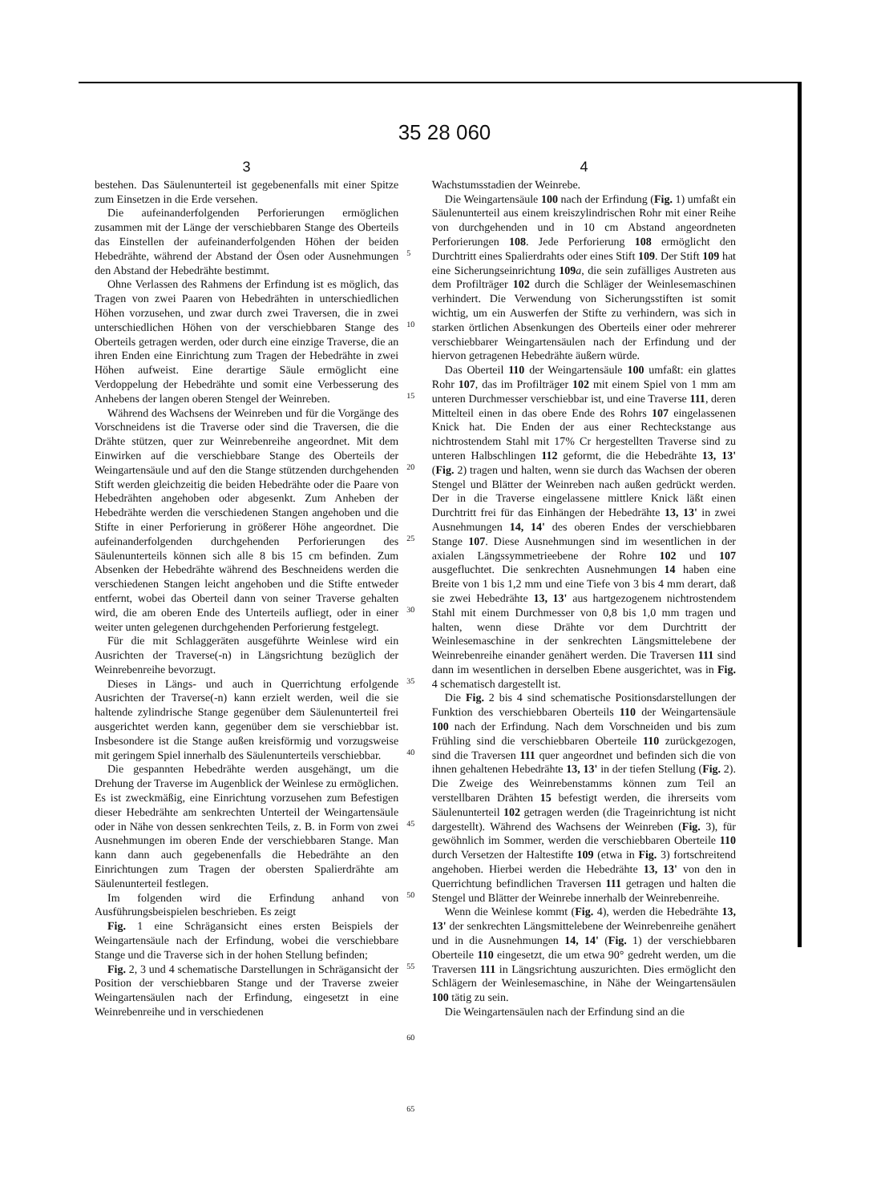35 28 060
3
bestehen. Das Säulenunterteil ist gegebenenfalls mit einer Spitze zum Einsetzen in die Erde versehen.
Die aufeinanderfolgenden Perforierungen ermöglichen zusammen mit der Länge der verschiebbaren Stange des Oberteils das Einstellen der aufeinanderfolgenden Höhen der beiden Hebedrähte, während der Abstand der Ösen oder Ausnehmungen den Abstand der Hebedrähte bestimmt.
Ohne Verlassen des Rahmens der Erfindung ist es möglich, das Tragen von zwei Paaren von Hebedrähten in unterschiedlichen Höhen vorzusehen, und zwar durch zwei Traversen, die in zwei unterschiedlichen Höhen von der verschiebbaren Stange des Oberteils getragen werden, oder durch eine einzige Traverse, die an ihren Enden eine Einrichtung zum Tragen der Hebedrähte in zwei Höhen aufweist. Eine derartige Säule ermöglicht eine Verdoppelung der Hebedrähte und somit eine Verbesserung des Anhebens der langen oberen Stengel der Weinreben.
Während des Wachsens der Weinreben und für die Vorgänge des Vorschneidens ist die Traverse oder sind die Traversen, die die Drähte stützen, quer zur Weinrebenreihe angeordnet. Mit dem Einwirken auf die verschiebbare Stange des Oberteils der Weingartensäule und auf den die Stange stützenden durchgehenden Stift werden gleichzeitig die beiden Hebedrähte oder die Paare von Hebedrähten angehoben oder abgesenkt. Zum Anheben der Hebedrähte werden die verschiedenen Stangen angehoben und die Stifte in einer Perforierung in größerer Höhe angeordnet. Die aufeinanderfolgenden durchgehenden Perforierungen des Säulenunterteils können sich alle 8 bis 15 cm befinden. Zum Absenken der Hebedrähte während des Beschneidens werden die verschiedenen Stangen leicht angehoben und die Stifte entweder entfernt, wobei das Oberteil dann von seiner Traverse gehalten wird, die am oberen Ende des Unterteils aufliegt, oder in einer weiter unten gelegenen durchgehenden Perforierung festgelegt.
Für die mit Schlaggeräten ausgeführte Weinlese wird ein Ausrichten der Traverse(-n) in Längsrichtung bezüglich der Weinrebenreihe bevorzugt.
Dieses in Längs- und auch in Querrichtung erfolgende Ausrichten der Traverse(-n) kann erzielt werden, weil die sie haltende zylindrische Stange gegenüber dem Säulenunterteil frei ausgerichtet werden kann, gegenüber dem sie verschiebbar ist. Insbesondere ist die Stange außen kreisförmig und vorzugsweise mit geringem Spiel innerhalb des Säulenunterteils verschiebbar.
Die gespannten Hebedrähte werden ausgehängt, um die Drehung der Traverse im Augenblick der Weinlese zu ermöglichen. Es ist zweckmäßig, eine Einrichtung vorzusehen zum Befestigen dieser Hebedrähte am senkrechten Unterteil der Weingartensäule oder in Nähe von dessen senkrechten Teils, z. B. in Form von zwei Ausnehmungen im oberen Ende der verschiebbaren Stange. Man kann dann auch gegebenenfalls die Hebedrähte an den Einrichtungen zum Tragen der obersten Spalierdrähte am Säulenunterteil festlegen.
Im folgenden wird die Erfindung anhand von Ausführungsbeispielen beschrieben. Es zeigt
Fig. 1 eine Schrägansicht eines ersten Beispiels der Weingartensäule nach der Erfindung, wobei die verschiebbare Stange und die Traverse sich in der hohen Stellung befinden;
Fig. 2, 3 und 4 schematische Darstellungen in Schrägansicht der Position der verschiebbaren Stange und der Traverse zweier Weingartensäulen nach der Erfindung, eingesetzt in eine Weinrebenreihe und in verschiedenen
5
10
15
20
25
30
35
40
45
50
55
60
65
4
Wachstumsstadien der Weinrebe.
Die Weingartensäule 100 nach der Erfindung (Fig. 1) umfaßt ein Säulenunterteil aus einem kreiszylindrischen Rohr mit einer Reihe von durchgehenden und in 10 cm Abstand angeordneten Perforierungen 108. Jede Perforierung 108 ermöglicht den Durchtritt eines Spalierdrahts oder eines Stift 109. Der Stift 109 hat eine Sicherungseinrichtung 109 a, die sein zufälliges Austreten aus dem Profilträger 102 durch die Schläger der Weinlesemaschinen verhindert. Die Verwendung von Sicherungsstiften ist somit wichtig, um ein Auswerfen der Stifte zu verhindern, was sich in starken örtlichen Absenkungen des Oberteils einer oder mehrerer verschiebbarer Weingartensäulen nach der Erfindung und der hiervon getragenen Hebedrähte äußern würde.
Das Oberteil 110 der Weingartensäule 100 umfaßt: ein glattes Rohr 107, das im Profilträger 102 mit einem Spiel von 1 mm am unteren Durchmesser verschiebbar ist, und eine Traverse 111, deren Mittelteil einen in das obere Ende des Rohrs 107 eingelassenen Knick hat. Die Enden der aus einer Rechteckstange aus nichtrostendem Stahl mit 17% Cr hergestellten Traverse sind zu unteren Halbschlingen 112 geformt, die die Hebedrähte 13, 13' (Fig. 2) tragen und halten, wenn sie durch das Wachsen der oberen Stengel und Blätter der Weinreben nach außen gedrückt werden. Der in die Traverse eingelassene mittlere Knick läßt einen Durchtritt frei für das Einhängen der Hebedrähte 13, 13' in zwei Ausnehmungen 14, 14' des oberen Endes der verschiebbaren Stange 107. Diese Ausnehmungen sind im wesentlichen in der axialen Längssymmetrieebene der Rohre 102 und 107 ausgefluchtet. Die senkrechten Ausnehmungen 14 haben eine Breite von 1 bis 1,2 mm und eine Tiefe von 3 bis 4 mm derart, daß sie zwei Hebedrähte 13, 13' aus hartgezogenem nichtrostendem Stahl mit einem Durchmesser von 0,8 bis 1,0 mm tragen und halten, wenn diese Drähte vor dem Durchtritt der Weinlesemaschine in der senkrechten Längsmittelebene der Weinrebenreihe einander genähert werden. Die Traversen 111 sind dann im wesentlichen in derselben Ebene ausgerichtet, was in Fig. 4 schematisch dargestellt ist.
Die Fig. 2 bis 4 sind schematische Positionsdarstellungen der Funktion des verschiebbaren Oberteils 110 der Weingartensäule 100 nach der Erfindung. Nach dem Vorschneiden und bis zum Frühling sind die verschiebbaren Oberteile 110 zurückgezogen, sind die Traversen 111 quer angeordnet und befinden sich die von ihnen gehaltenen Hebedrähte 13, 13' in der tiefen Stellung (Fig. 2). Die Zweige des Weinrebenstamms können zum Teil an verstellbaren Drähten 15 befestigt werden, die ihrerseits vom Säulenunterteil 102 getragen werden (die Trageinrichtung ist nicht dargestellt). Während des Wachsens der Weinreben (Fig. 3), für gewöhnlich im Sommer, werden die verschiebbaren Oberteile 110 durch Versetzen der Haltestifte 109 (etwa in Fig. 3) fortschreitend angehoben. Hierbei werden die Hebedrähte 13, 13' von den in Querrichtung befindlichen Traversen 111 getragen und halten die Stengel und Blätter der Weinrebe innerhalb der Weinrebenreihe.
Wenn die Weinlese kommt (Fig. 4), werden die Hebedrähte 13, 13' der senkrechten Längsmittelebene der Weinrebenreihe genähert und in die Ausnehmungen 14, 14' (Fig. 1) der verschiebbaren Oberteile 110 eingesetzt, die um etwa 90° gedreht werden, um die Traversen 111 in Längsrichtung auszurichten. Dies ermöglicht den Schlägern der Weinlesemaschine, in Nähe der Weingartensäulen 100 tätig zu sein.
Die Weingartensäulen nach der Erfindung sind an die